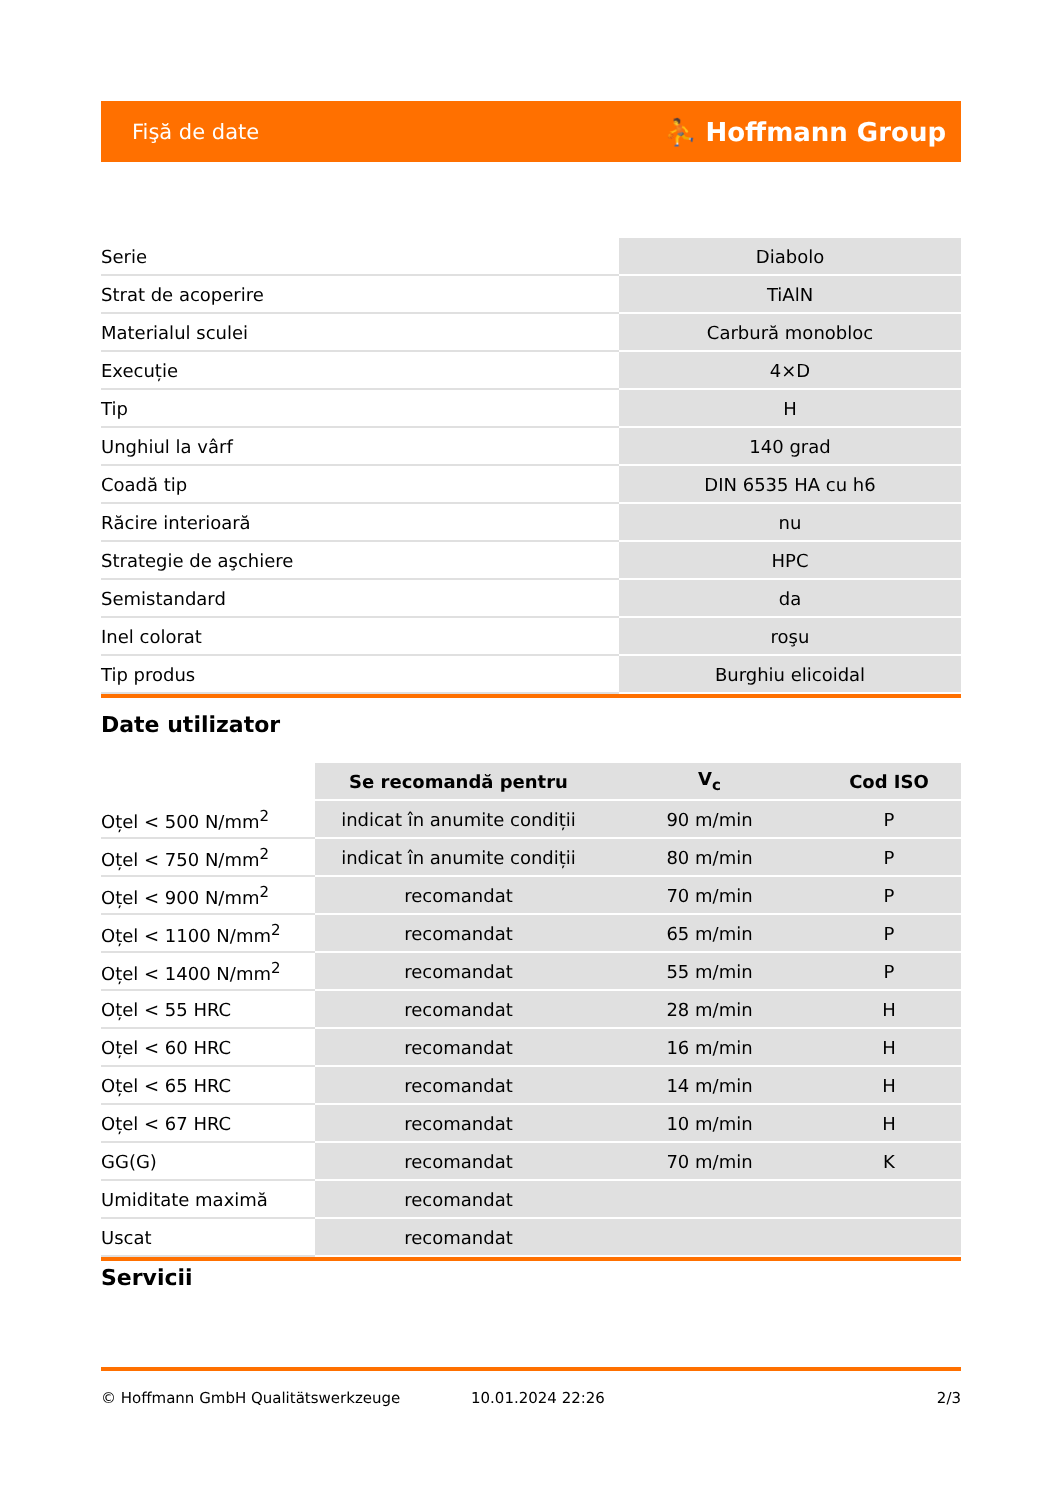Fişă de date ⛹ Hoffmann Group
| Serie | Diabolo |
| Strat de acoperire | TiAlN |
| Materialul sculei | Carbură monobloc |
| Execuție | 4×D |
| Tip | H |
| Unghiul la vârf | 140 grad |
| Coadă tip | DIN 6535 HA cu h6 |
| Răcire interioară | nu |
| Strategie de aşchiere | HPC |
| Semistandard | da |
| Inel colorat | roşu |
| Tip produs | Burghiu elicoidal |
Date utilizator
| | Se recomandă pentru | V<sub>c</sub> | Cod ISO |
| --- | --- | --- | --- |
| Oțel < 500 N/mm<sup>2</sup> | indicat în anumite condiții | 90 m/min | P |
| Oțel < 750 N/mm<sup>2</sup> | indicat în anumite condiții | 80 m/min | P |
| Oțel < 900 N/mm<sup>2</sup> | recomandat | 70 m/min | P |
| Oțel < 1100 N/mm<sup>2</sup> | recomandat | 65 m/min | P |
| Oțel < 1400 N/mm<sup>2</sup> | recomandat | 55 m/min | P |
| Oțel < 55 HRC | recomandat | 28 m/min | H |
| Oțel < 60 HRC | recomandat | 16 m/min | H |
| Oțel < 65 HRC | recomandat | 14 m/min | H |
| Oțel < 67 HRC | recomandat | 10 m/min | H |
| GG(G) | recomandat | 70 m/min | K |
| Umiditate maximă | recomandat | | |
| Uscat | recomandat | | |
Servicii
© Hoffmann GmbH Qualitätswerkzeuge 10.01.2024 22:26 2/3